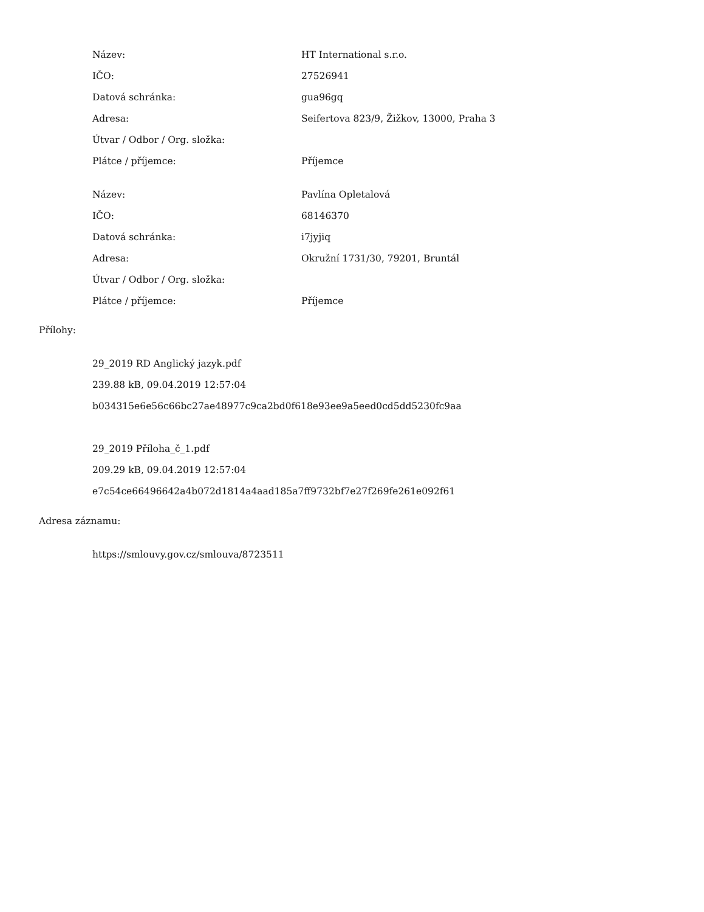| Název: | HT International s.r.o. |
| IČO: | 27526941 |
| Datová schránka: | gua96gq |
| Adresa: | Seifertova 823/9, Žižkov, 13000, Praha 3 |
| Útvar / Odbor / Org. složka: | |
| Plátce / příjemce: | Příjemce |
| Název: | Pavlína Opletalová |
| IČO: | 68146370 |
| Datová schránka: | i7jyjiq |
| Adresa: | Okružní 1731/30, 79201, Bruntál |
| Útvar / Odbor / Org. složka: | |
| Plátce / příjemce: | Příjemce |
Přílohy:
29_2019 RD Anglický jazyk.pdf
239.88 kB, 09.04.2019 12:57:04
b034315e6e56c66bc27ae48977c9ca2bd0f618e93ee9a5eed0cd5dd5230fc9aa
29_2019 Příloha_č_1.pdf
209.29 kB, 09.04.2019 12:57:04
e7c54ce66496642a4b072d1814a4aad185a7ff9732bf7e27f269fe261e092f61
Adresa záznamu:
https://smlouvy.gov.cz/smlouva/8723511